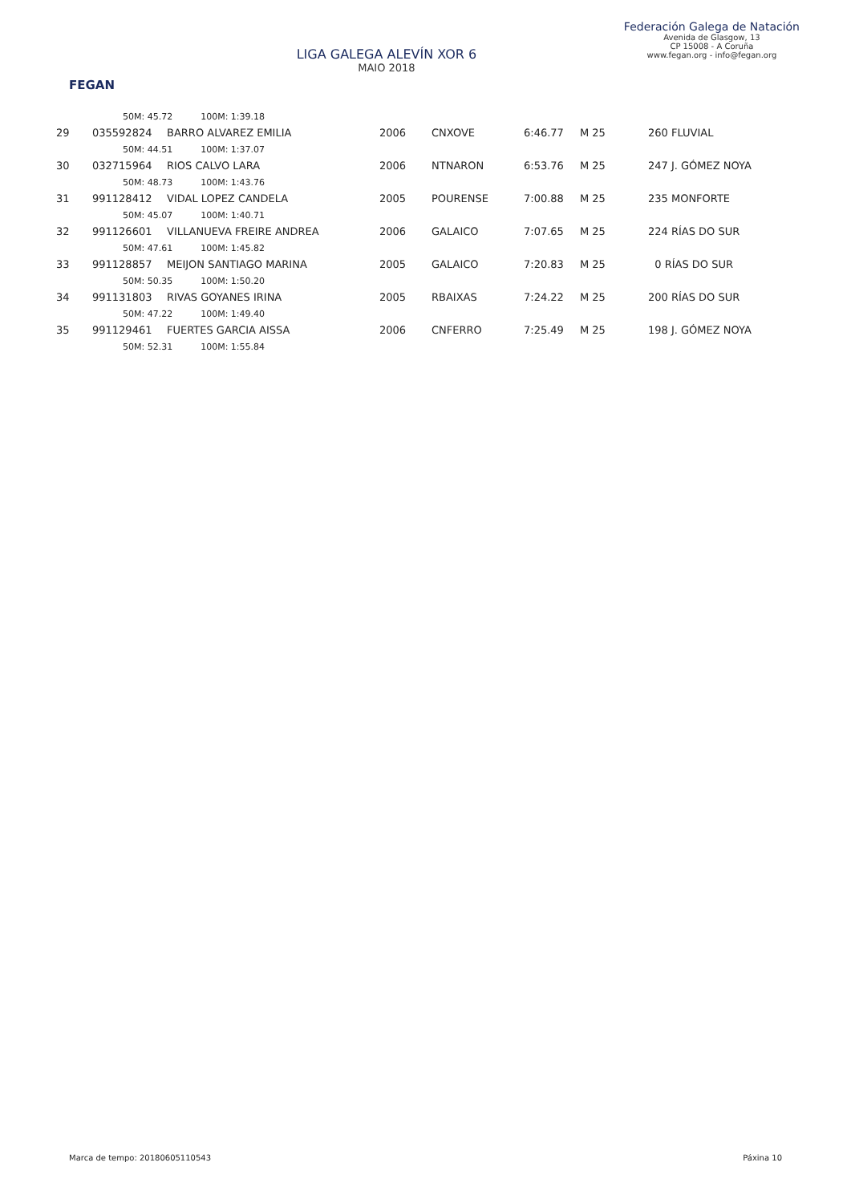FEGAN
LIGA GALEGA ALEVÍN XOR 6
MAIO 2018
Federación Galega de Natación
Avenida de Glasgow, 13
CP 15008 - A Coruña
www.fegan.org - info@fegan.org
| | 50M: 45.72 100M: 1:39.18 | | | | | | |
| 29 | 035592824 | BARRO ALVAREZ EMILIA | 2006 | CNXOVE | 6:46.77 | M 25 | 260 FLUVIAL |
| | 50M: 44.51 100M: 1:37.07 | | | | | | |
| 30 | 032715964 | RIOS CALVO LARA | 2006 | NTNARON | 6:53.76 | M 25 | 247 J. GÓMEZ NOYA |
| | 50M: 48.73 100M: 1:43.76 | | | | | | |
| 31 | 991128412 | VIDAL LOPEZ CANDELA | 2005 | POURENSE | 7:00.88 | M 25 | 235 MONFORTE |
| | 50M: 45.07 100M: 1:40.71 | | | | | | |
| 32 | 991126601 | VILLANUEVA FREIRE ANDREA | 2006 | GALAICO | 7:07.65 | M 25 | 224 RÍAS DO SUR |
| | 50M: 47.61 100M: 1:45.82 | | | | | | |
| 33 | 991128857 | MEIJON SANTIAGO MARINA | 2005 | GALAICO | 7:20.83 | M 25 | 0 RÍAS DO SUR |
| | 50M: 50.35 100M: 1:50.20 | | | | | | |
| 34 | 991131803 | RIVAS GOYANES IRINA | 2005 | RBAIXAS | 7:24.22 | M 25 | 200 RÍAS DO SUR |
| | 50M: 47.22 100M: 1:49.40 | | | | | | |
| 35 | 991129461 | FUERTES GARCIA AISSA | 2006 | CNFERRO | 7:25.49 | M 25 | 198 J. GÓMEZ NOYA |
| | 50M: 52.31 100M: 1:55.84 | | | | | | |
Marca de tempo: 20180605110543 Páxina 10